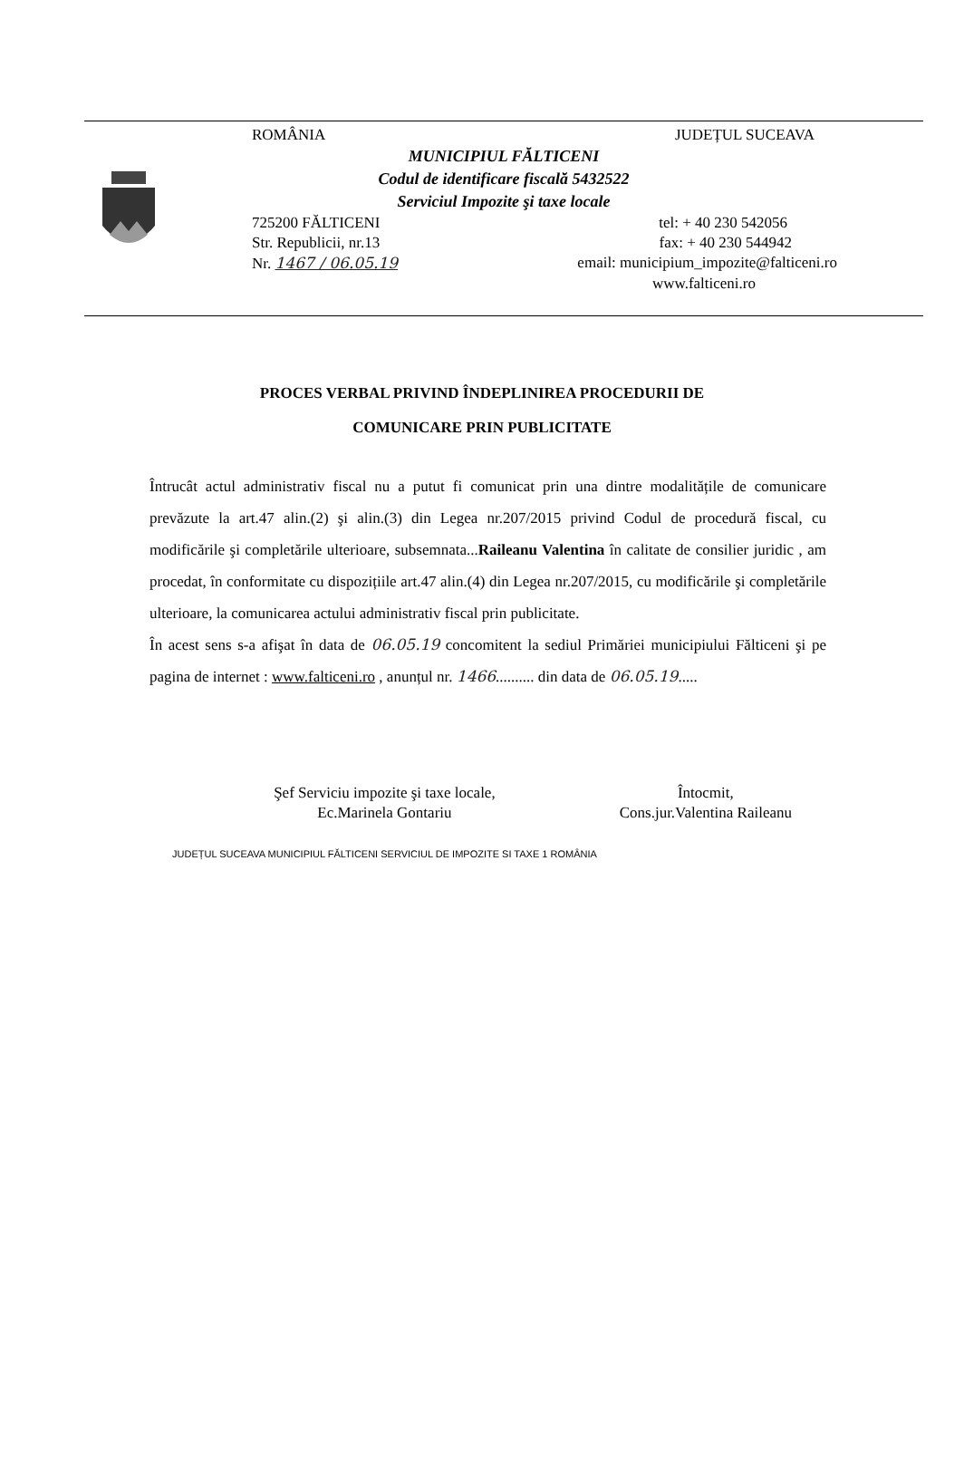ROMÂNIA JUDEȚUL SUCEAVA
MUNICIPIUL FĂLTICENI
Codul de identificare fiscală 5432522
Serviciul Impozite şi taxe locale
725200 FĂLTICENI tel: + 40 230 542056
Str. Republicii, nr.13 fax: + 40 230 544942
Nr. 1467 / 06.05.19 email: municipium_impozite@falticeni.ro
www.falticeni.ro
PROCES VERBAL PRIVIND ÎNDEPLINIREA PROCEDURII DE
COMUNICARE PRIN PUBLICITATE
Întrucât actul administrativ fiscal nu a putut fi comunicat prin una dintre modalitățile de comunicare prevăzute la art.47 alin.(2) şi alin.(3) din Legea nr.207/2015 privind Codul de procedură fiscal, cu modificările şi completările ulterioare, subsemnata...Raileanu Valentina în calitate de consilier juridic , am procedat, în conformitate cu dispozițiile art.47 alin.(4) din Legea nr.207/2015, cu modificările şi completările ulterioare, la comunicarea actului administrativ fiscal prin publicitate.
În acest sens s-a afişat în data de 06.05.19 concomitent la sediul Primăriei municipiului Fălticeni şi pe pagina de internet : www.falticeni.ro , anunțul nr. 1466.......... din data de 06.05.19.....
Şef Serviciu impozite şi taxe locale,
Ec.Marinela Gontariu
JUDEȚUL SUCEAVA MUNICIPIUL FĂLTICENI SERVICIUL DE IMPOZITE SI TAXE 1 ROMÂNIA
Întocmit,
Cons.jur.Valentina Raileanu